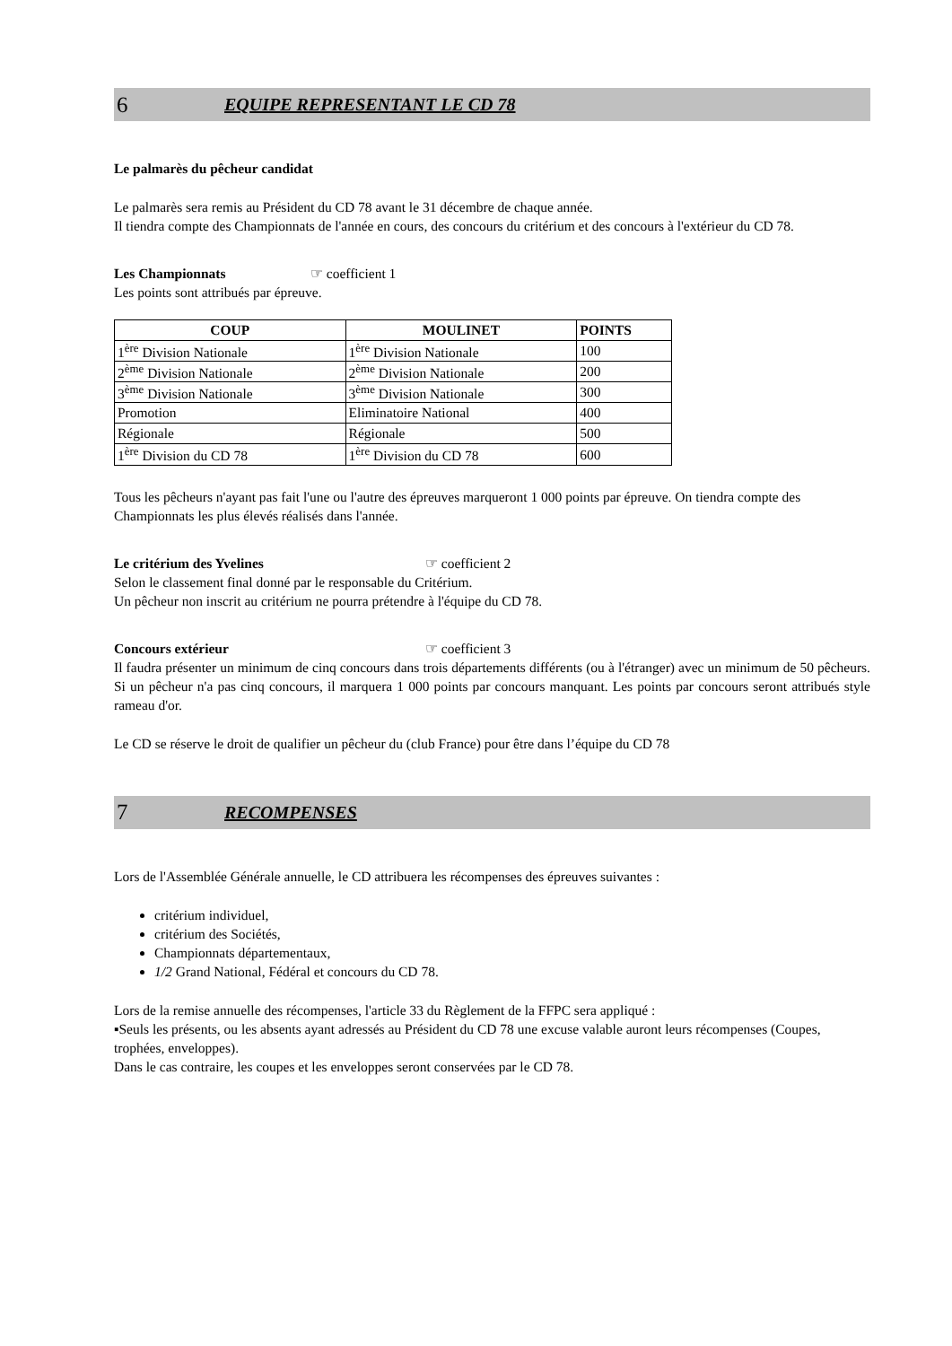6 EQUIPE REPRESENTANT LE CD 78
Le palmarès du pêcheur candidat
Le palmarès sera remis au Président du CD 78 avant le 31 décembre de chaque année.
Il tiendra compte des Championnats de l'année en cours, des concours du critérium et des concours à l'extérieur du CD 78.
Les Championnats ☞ coefficient 1
Les points sont attribués par épreuve.
| COUP | MOULINET | POINTS |
| --- | --- | --- |
| 1<sup>ère</sup> Division Nationale | 1<sup>ère</sup> Division Nationale | 100 |
| 2<sup>ème</sup> Division Nationale | 2<sup>ème</sup> Division Nationale | 200 |
| 3<sup>ème</sup> Division Nationale | 3<sup>ème</sup> Division Nationale | 300 |
| Promotion | Eliminatoire National | 400 |
| Régionale | Régionale | 500 |
| 1<sup>ère</sup> Division du CD 78 | 1<sup>ère</sup> Division du CD 78 | 600 |
Tous les pêcheurs n'ayant pas fait l'une ou l'autre des épreuves marqueront 1 000 points par épreuve. On tiendra compte des Championnats les plus élevés réalisés dans l'année.
Le critérium des Yvelines ☞ coefficient 2
Selon le classement final donné par le responsable du Critérium.
Un pêcheur non inscrit au critérium ne pourra prétendre à l'équipe du CD 78.
Concours extérieur ☞ coefficient 3
Il faudra présenter un minimum de cinq concours dans trois départements différents (ou à l'étranger) avec un minimum de 50 pêcheurs. Si un pêcheur n'a pas cinq concours, il marquera 1 000 points par concours manquant. Les points par concours seront attribués style rameau d'or.
Le CD se réserve le droit de qualifier un pêcheur du (club France) pour être dans l’équipe du CD 78
7 RECOMPENSES
Lors de l'Assemblée Générale annuelle, le CD attribuera les récompenses des épreuves suivantes :
critérium individuel,
critérium des Sociétés,
Championnats départementaux,
1/2 Grand National, Fédéral et concours du CD 78.
Lors de la remise annuelle des récompenses, l'article 33 du Règlement de la FFPC sera appliqué :
▪Seuls les présents, ou les absents ayant adressés au Président du CD 78 une excuse valable auront leurs récompenses (Coupes, trophées, enveloppes).
Dans le cas contraire, les coupes et les enveloppes seront conservées par le CD 78.